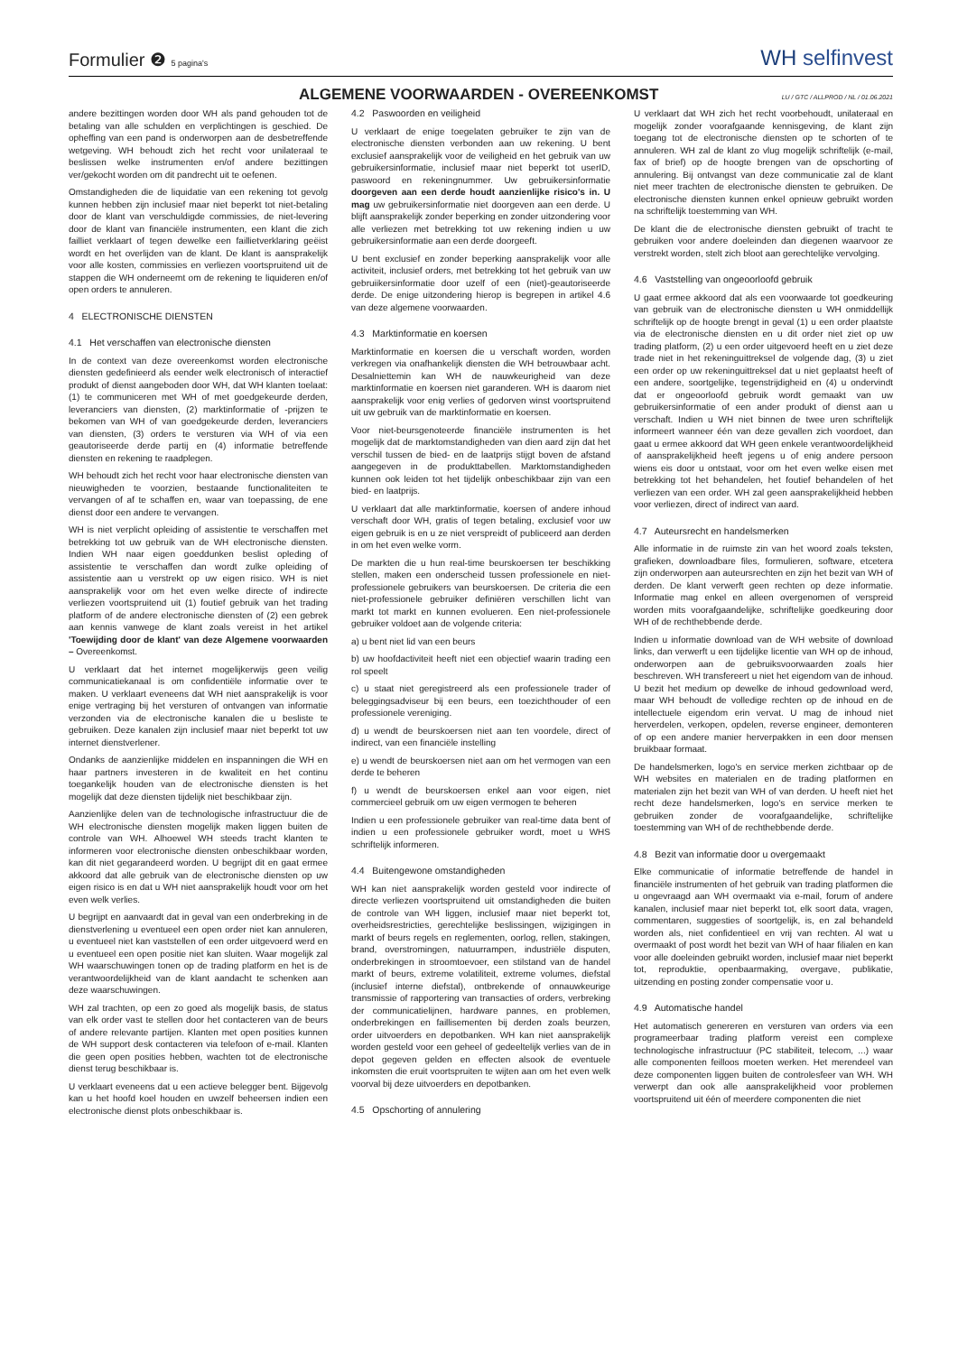Formulier ❷ 5 pagina's
WH selfinvest
ALGEMENE VOORWAARDEN - OVEREENKOMST
LU / GTC / ALLPROD / NL / 01.06.2021
andere bezittingen worden door WH als pand gehouden tot de betaling van alle schulden en verplichtingen is geschied. De opheffing van een pand is onderworpen aan de desbetreffende wetgeving. WH behoudt zich het recht voor unilateraal te beslissen welke instrumenten en/of andere bezittingen ver/gekocht worden om dit pandrecht uit te oefenen.
Omstandigheden die de liquidatie van een rekening tot gevolg kunnen hebben zijn inclusief maar niet beperkt tot niet-betaling door de klant van verschuldigde commissies, de niet-levering door de klant van financiële instrumenten, een klant die zich failliet verklaart of tegen dewelke een faillietverklaring geëist wordt en het overlijden van de klant. De klant is aansprakelijk voor alle kosten, commissies en verliezen voortspruitend uit de stappen die WH onderneemt om de rekening te liquideren en/of open orders te annuleren.
4 ELECTRONISCHE DIENSTEN
4.1 Het verschaffen van electronische diensten
In de context van deze overeenkomst worden electronische diensten gedefinieerd als eender welk electronisch of interactief produkt of dienst aangeboden door WH, dat WH klanten toelaat: (1) te communiceren met WH of met goedgekeurde derden, leveranciers van diensten, (2) marktinformatie of -prijzen te bekomen van WH of van goedgekeurde derden, leveranciers van diensten, (3) orders te versturen via WH of via een geautoriseerde derde partij en (4) informatie betreffende diensten en rekening te raadplegen.
WH behoudt zich het recht voor haar electronische diensten van nieuwigheden te voorzien, bestaande functionaliteiten te vervangen of af te schaffen en, waar van toepassing, de ene dienst door een andere te vervangen.
WH is niet verplicht opleiding of assistentie te verschaffen met betrekking tot uw gebruik van de WH electronische diensten. Indien WH naar eigen goeddunken beslist opleding of assistentie te verschaffen dan wordt zulke opleiding of assistentie aan u verstrekt op uw eigen risico. WH is niet aansprakelijk voor om het even welke directe of indirecte verliezen voortspruitend uit (1) foutief gebruik van het trading platform of de andere electronische diensten of (2) een gebrek aan kennis vanwege de klant zoals vereist in het artikel 'Toewijding door de klant' van deze Algemene voorwaarden – Overeenkomst.
U verklaart dat het internet mogelijkerwijs geen veilig communicatiekanaal is om confidentiële informatie over te maken. U verklaart eveneens dat WH niet aansprakelijk is voor enige vertraging bij het versturen of ontvangen van informatie verzonden via de electronische kanalen die u besliste te gebruiken. Deze kanalen zijn inclusief maar niet beperkt tot uw internet dienstverlener.
Ondanks de aanzienlijke middelen en inspanningen die WH en haar partners investeren in de kwaliteit en het continu toegankelijk houden van de electronische diensten is het mogelijk dat deze diensten tijdelijk niet beschikbaar zijn.
Aanzienlijke delen van de technologische infrastructuur die de WH electronische diensten mogelijk maken liggen buiten de controle van WH. Alhoewel WH steeds tracht klanten te informeren voor electronische diensten onbeschikbaar worden, kan dit niet gegarandeerd worden. U begrijpt dit en gaat ermee akkoord dat alle gebruik van de electronische diensten op uw eigen risico is en dat u WH niet aansprakelijk houdt voor om het even welk verlies.
U begrijpt en aanvaardt dat in geval van een onderbreking in de dienstverlening u eventueel een open order niet kan annuleren, u eventueel niet kan vaststellen of een order uitgevoerd werd en u eventueel een open positie niet kan sluiten. Waar mogelijk zal WH waarschuwingen tonen op de trading platform en het is de verantwoordelijkheid van de klant aandacht te schenken aan deze waarschuwingen.
WH zal trachten, op een zo goed als mogelijk basis, de status van elk order vast te stellen door het contacteren van de beurs of andere relevante partijen. Klanten met open posities kunnen de WH support desk contacteren via telefoon of e-mail. Klanten die geen open posities hebben, wachten tot de electronische dienst terug beschikbaar is.
U verklaart eveneens dat u een actieve belegger bent. Bijgevolg kan u het hoofd koel houden en uwzelf beheersen indien een electronische dienst plots onbeschikbaar is.
4.2 Paswoorden en veiligheid
U verklaart de enige toegelaten gebruiker te zijn van de electronische diensten verbonden aan uw rekening. U bent exclusief aansprakelijk voor de veiligheid en het gebruik van uw gebruikersinformatie, inclusief maar niet beperkt tot userID, paswoord en rekeningnummer. Uw gebruikersinformatie doorgeven aan een derde houdt aanzienlijke risico's in. U mag uw gebruikersinformatie niet doorgeven aan een derde. U blijft aansprakelijk zonder beperking en zonder uitzondering voor alle verliezen met betrekking tot uw rekening indien u uw gebruikersinformatie aan een derde doorgeeft.
U bent exclusief en zonder beperking aansprakelijk voor alle activiteit, inclusief orders, met betrekking tot het gebruik van uw gebruiikersinformatie door uzelf of een (niet)-geautoriseerde derde. De enige uitzondering hierop is begrepen in artikel 4.6 van deze algemene voorwaarden.
4.3 Marktinformatie en koersen
Marktinformatie en koersen die u verschaft worden, worden verkregen via onafhankelijk diensten die WH betrouwbaar acht. Desalniettemin kan WH de nauwkeurigheid van deze marktinformatie en koersen niet garanderen. WH is daarom niet aansprakelijk voor enig verlies of gedorven winst voortspruitend uit uw gebruik van de marktinformatie en koersen.
Voor niet-beursgenoteerde financiële instrumenten is het mogelijk dat de marktomstandigheden van dien aard zijn dat het verschil tussen de bied- en de laatprijs stijgt boven de afstand aangegeven in de produkttabellen. Marktomstandigheden kunnen ook leiden tot het tijdelijk onbeschikbaar zijn van een bied- en laatprijs.
U verklaart dat alle marktinformatie, koersen of andere inhoud verschaft door WH, gratis of tegen betaling, exclusief voor uw eigen gebruik is en u ze niet verspreidt of publiceerd aan derden in om het even welke vorm.
De markten die u hun real-time beurskoersen ter beschikking stellen, maken een onderscheid tussen professionele en niet-professionele gebruikers van beurskoersen. De criteria die een niet-professionele gebruiker definiëren verschillen licht van markt tot markt en kunnen evolueren. Een niet-professionele gebruiker voldoet aan de volgende criteria:
a) u bent niet lid van een beurs
b) uw hoofdactiviteit heeft niet een objectief waarin trading een rol speelt
c) u staat niet geregistreerd als een professionele trader of beleggingsadviseur bij een beurs, een toezichthouder of een professionele vereniging.
d) u wendt de beurskoersen niet aan ten voordele, direct of indirect, van een financiële instelling
e) u wendt de beurskoersen niet aan om het vermogen van een derde te beheren
f) u wendt de beurskoersen enkel aan voor eigen, niet commercieel gebruik om uw eigen vermogen te beheren
Indien u een professionele gebruiker van real-time data bent of indien u een professionele gebruiker wordt, moet u WHS schriftelijk informeren.
4.4 Buitengewone omstandigheden
WH kan niet aansprakelijk worden gesteld voor indirecte of directe verliezen voortspruitend uit omstandigheden die buiten de controle van WH liggen, inclusief maar niet beperkt tot, overheidsrestricties, gerechtelijke beslissingen, wijzigingen in markt of beurs regels en reglementen, oorlog, rellen, stakingen, brand, overstromingen, natuurrampen, industriële disputen, onderbrekingen in stroomtoevoer, een stilstand van de handel markt of beurs, extreme volatiliteit, extreme volumes, diefstal (inclusief interne diefstal), ontbrekende of onnauwkeurige transmissie of rapportering van transacties of orders, verbreking der communicatielijnen, hardware pannes, en problemen, onderbrekingen en faillisementen bij derden zoals beurzen, order uitvoerders en depotbanken. WH kan niet aansprakelijk worden gesteld voor een geheel of gedeeltelijk verlies van de in depot gegeven gelden en effecten alsook de eventuele inkomsten die eruit voortspruiten te wijten aan om het even welk voorval bij deze uitvoerders en depotbanken.
4.5 Opschorting of annulering
U verklaart dat WH zich het recht voorbehoudt, unilateraal en mogelijk zonder voorafgaande kennisgeving, de klant zijn toegang tot de electronische diensten op te schorten of te annuleren. WH zal de klant zo vlug mogelijk schriftelijk (e-mail, fax of brief) op de hoogte brengen van de opschorting of annulering. Bij ontvangst van deze communicatie zal de klant niet meer trachten de electronische diensten te gebruiken. De electronische diensten kunnen enkel opnieuw gebruikt worden na schriftelijk toestemming van WH.
De klant die de electronische diensten gebruikt of tracht te gebruiken voor andere doeleinden dan diegenen waarvoor ze verstrekt worden, stelt zich bloot aan gerechtelijke vervolging.
4.6 Vaststelling van ongeoorloofd gebruik
U gaat ermee akkoord dat als een voorwaarde tot goedkeuring van gebruik van de electronische diensten u WH onmiddellijk schriftelijk op de hoogte brengt in geval (1) u een order plaatste via de electronische diensten en u dit order niet ziet op uw trading platform, (2) u een order uitgevoerd heeft en u ziet deze trade niet in het rekeninguittreksel de volgende dag, (3) u ziet een order op uw rekeninguittreksel dat u niet geplaatst heeft of een andere, soortgelijke, tegenstrijdigheid en (4) u ondervindt dat er ongeoorloofd gebruik wordt gemaakt van uw gebruikersinformatie of een ander produkt of dienst aan u verschaft. Indien u WH niet binnen de twee uren schriftelijk informeert wanneer één van deze gevallen zich voordoet, dan gaat u ermee akkoord dat WH geen enkele verantwoordelijkheid of aansprakelijkheid heeft jegens u of enig andere persoon wiens eis door u ontstaat, voor om het even welke eisen met betrekking tot het behandelen, het foutief behandelen of het verliezen van een order. WH zal geen aansprakelijkheid hebben voor verliezen, direct of indirect van aard.
4.7 Auteursrecht en handelsmerken
Alle informatie in de ruimste zin van het woord zoals teksten, grafieken, downloadbare files, formulieren, software, etcetera zijn onderworpen aan auteursrechten en zijn het bezit van WH of derden. De klant verwerft geen rechten op deze informatie. Informatie mag enkel en alleen overgenomen of verspreid worden mits voorafgaandelijke, schriftelijke goedkeuring door WH of de rechthebbende derde.
Indien u informatie download van de WH website of download links, dan verwerft u een tijdelijke licentie van WH op de inhoud, onderworpen aan de gebruiksvoorwaarden zoals hier beschreven. WH transfereert u niet het eigendom van de inhoud. U bezit het medium op dewelke de inhoud gedownload werd, maar WH behoudt de volledige rechten op de inhoud en de intellectuele eigendom erin vervat. U mag de inhoud niet herverdelen, verkopen, opdelen, reverse engineer, demonteren of op een andere manier herverpakken in een door mensen bruikbaar formaat.
De handelsmerken, logo's en service merken zichtbaar op de WH websites en materialen en de trading platformen en materialen zijn het bezit van WH of van derden. U heeft niet het recht deze handelsmerken, logo's en service merken te gebruiken zonder de voorafgaandelijke, schriftelijke toestemming van WH of de rechthebbende derde.
4.8 Bezit van informatie door u overgemaakt
Elke communicatie of informatie betreffende de handel in financiële instrumenten of het gebruik van trading platformen die u ongevraagd aan WH overmaakt via e-mail, forum of andere kanalen, inclusief maar niet beperkt tot, elk soort data, vragen, commentaren, suggesties of soortgelijk, is, en zal behandeld worden als, niet confidentieel en vrij van rechten. Al wat u overmaakt of post wordt het bezit van WH of haar filialen en kan voor alle doeleinden gebruikt worden, inclusief maar niet beperkt tot, reproduktie, openbaarmaking, overgave, publikatie, uitzending en posting zonder compensatie voor u.
4.9 Automatische handel
Het automatisch genereren en versturen van orders via een programeerbaar trading platform vereist een complexe technologische infrastructuur (PC stabiliteit, telecom, ...) waar alle componenten feilloos moeten werken. Het merendeel van deze componenten liggen buiten de controlesfeer van WH. WH verwerpt dan ook alle aansprakelijkheid voor problemen voortspruitend uit één of meerdere componenten die niet